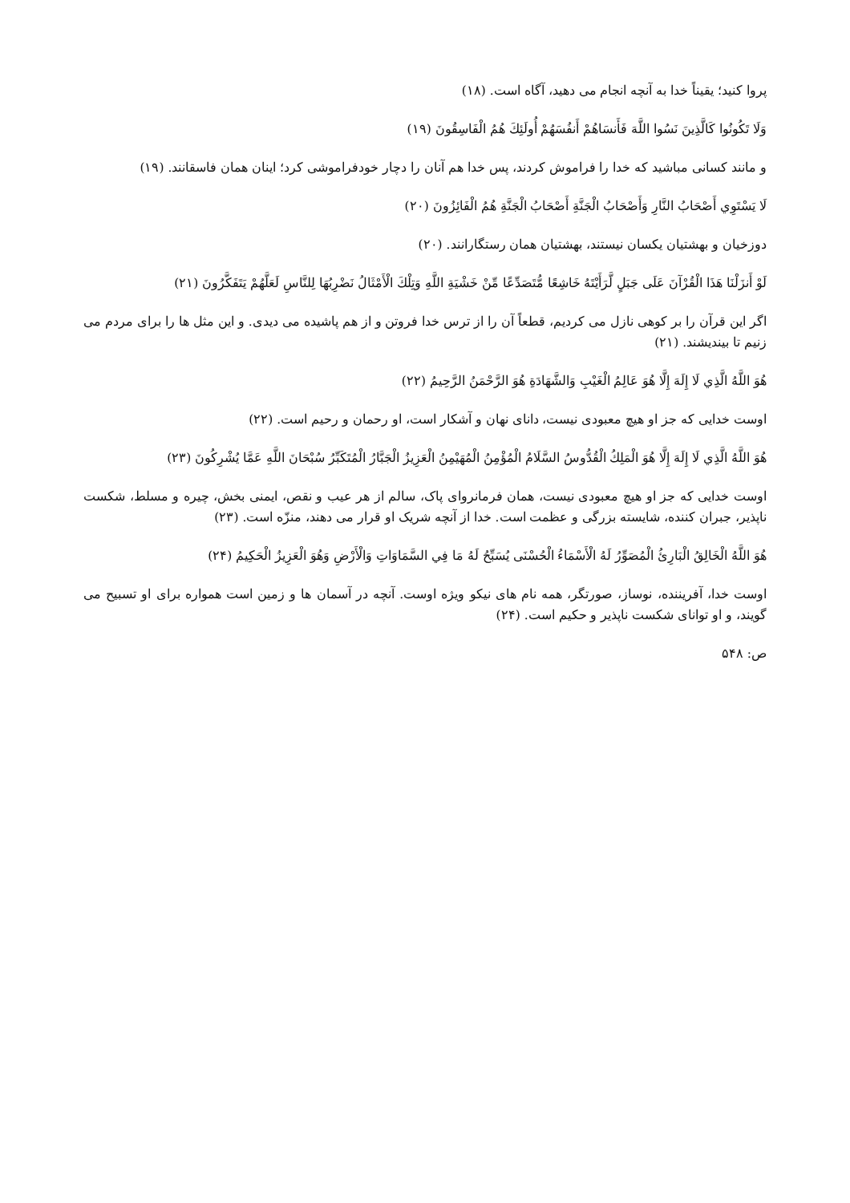پروا کنید؛ یقیناً خدا به آنچه انجام می دهید، آگاه است. (۱۸)
وَلَا تَكُونُوا كَالَّذِينَ نَسُوا اللَّهَ فَأَنسَاهُمْ أَنفُسَهُمْ أُولَئِكَ هُمُ الْفَاسِقُونَ (۱۹)
و مانند کسانی مباشید که خدا را فراموش کردند، پس خدا هم آنان را دچار خودفراموشی کرد؛ اینان همان فاسقانند. (۱۹)
لَا يَسْتَوِي أَصْحَابُ النَّارِ وَأَصْحَابُ الْجَنَّةِ أَصْحَابُ الْجَنَّةِ هُمُ الْفَائِزُونَ (۲۰)
دوزخیان و بهشتیان یکسان نیستند، بهشتیان همان رستگارانند. (۲۰)
لَوْ أَنزَلْنَا هَذَا الْقُرْآنَ عَلَى جَبَلٍ لَّرَأَيْتَهُ خَاشِعًا مُّتَصَدِّعًا مِّنْ خَشْيَةِ اللَّهِ وَتِلْكَ الْأَمْثَالُ نَضْرِبُهَا لِلنَّاسِ لَعَلَّهُمْ يَتَفَكَّرُونَ (۲۱)
اگر این قرآن را بر کوهی نازل می کردیم، قطعاً آن را از ترس خدا فروتن و از هم پاشیده می دیدی. و این مثل ها را برای مردم می زنیم تا بیندیشند. (۲۱)
هُوَ اللَّهُ الَّذِي لَا إِلَهَ إِلَّا هُوَ عَالِمُ الْغَيْبِ وَالشَّهَادَةِ هُوَ الرَّحْمَنُ الرَّحِيمُ (۲۲)
اوست خدایی که جز او هیچ معبودی نیست، دانای نهان و آشکار است، او رحمان و رحیم است. (۲۲)
هُوَ اللَّهُ الَّذِي لَا إِلَهَ إِلَّا هُوَ الْمَلِكُ الْقُدُّوسُ السَّلَامُ الْمُؤْمِنُ الْمُهَيْمِنُ الْعَزِيزُ الْجَبَّارُ الْمُتَكَبِّرُ سُبْحَانَ اللَّهِ عَمَّا يُشْرِكُونَ (۲۳)
اوست خدایی که جز او هیچ معبودی نیست، همان فرمانروای پاک، سالم از هر عیب و نقص، ایمنی بخش، چیره و مسلط، شکست ناپذیر، جبران کننده، شایسته بزرگی و عظمت است. خدا از آنچه شریک او قرار می دهند، منزّه است. (۲۳)
هُوَ اللَّهُ الْخَالِقُ الْبَارِئُ الْمُصَوِّرُ لَهُ الْأَسْمَاءُ الْحُسْنَى يُسَبِّحُ لَهُ مَا فِي السَّمَاوَاتِ وَالْأَرْضِ وَهُوَ الْعَزِيزُ الْحَكِيمُ (۲۴)
اوست خدا، آفریننده، نوساز، صورتگر، همه نام های نیکو ویژه اوست. آنچه در آسمان ها و زمین است همواره برای او تسبیح می گویند، و او توانای شکست ناپذیر و حکیم است. (۲۴)
ص: ۵۴۸